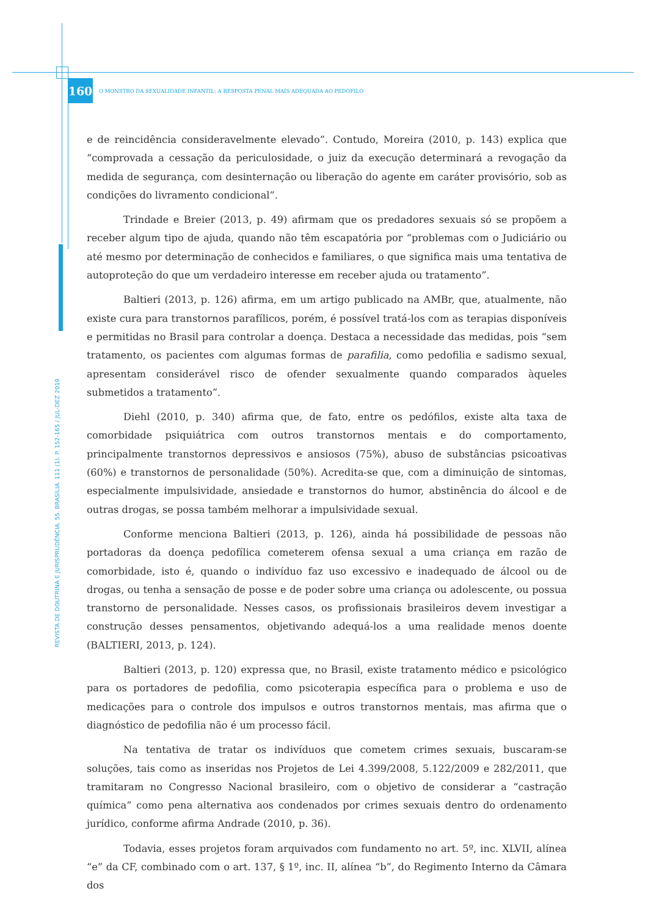160
O MONSTRO DA SEXUALIDADE INFANTIL: A RESPOSTA PENAL MAIS ADEQUADA AO PEDÓFILO
REVISTA DE DOUTRINA E JURISPRUDÊNCIA. 55. BRASÍLIA. 111 (1). P. 152-165 / JUL-DEZ 2019
e de reincidência consideravelmente elevado”. Contudo, Moreira (2010, p. 143) explica que “comprovada a cessação da periculosidade, o juiz da execução determinará a revogação da medida de segurança, com desinternação ou liberação do agente em caráter provisório, sob as condições do livramento condicional”.
Trindade e Breier (2013, p. 49) afirmam que os predadores sexuais só se propõem a receber algum tipo de ajuda, quando não têm escapatória por “problemas com o Judiciário ou até mesmo por determinação de conhecidos e familiares, o que significa mais uma tentativa de autoproteção do que um verdadeiro interesse em receber ajuda ou tratamento”.
Baltieri (2013, p. 126) afirma, em um artigo publicado na AMBr, que, atualmente, não existe cura para transtornos parafílicos, porém, é possível tratá-los com as terapias disponíveis e permitidas no Brasil para controlar a doença. Destaca a necessidade das medidas, pois “sem tratamento, os pacientes com algumas formas de parafilia, como pedofilia e sadismo sexual, apresentam considerável risco de ofender sexualmente quando comparados àqueles submetidos a tratamento”.
Diehl (2010, p. 340) afirma que, de fato, entre os pedófilos, existe alta taxa de comorbidade psiquiátrica com outros transtornos mentais e do comportamento, principalmente transtornos depressivos e ansiosos (75%), abuso de substâncias psicoativas (60%) e transtornos de personalidade (50%). Acredita-se que, com a diminuição de sintomas, especialmente impulsividade, ansiedade e transtornos do humor, abstinência do álcool e de outras drogas, se possa também melhorar a impulsividade sexual.
Conforme menciona Baltieri (2013, p. 126), ainda há possibilidade de pessoas não portadoras da doença pedofílica cometerem ofensa sexual a uma criança em razão de comorbidade, isto é, quando o indivíduo faz uso excessivo e inadequado de álcool ou de drogas, ou tenha a sensação de posse e de poder sobre uma criança ou adolescente, ou possua transtorno de personalidade. Nesses casos, os profissionais brasileiros devem investigar a construção desses pensamentos, objetivando adequá-los a uma realidade menos doente (BALTIERI, 2013, p. 124).
Baltieri (2013, p. 120) expressa que, no Brasil, existe tratamento médico e psicológico para os portadores de pedofilia, como psicoterapia específica para o problema e uso de medicações para o controle dos impulsos e outros transtornos mentais, mas afirma que o diagnóstico de pedofilia não é um processo fácil.
Na tentativa de tratar os indivíduos que cometem crimes sexuais, buscaram-se soluções, tais como as inseridas nos Projetos de Lei 4.399/2008, 5.122/2009 e 282/2011, que tramitaram no Congresso Nacional brasileiro, com o objetivo de considerar a “castração química” como pena alternativa aos condenados por crimes sexuais dentro do ordenamento jurídico, conforme afirma Andrade (2010, p. 36).
Todavia, esses projetos foram arquivados com fundamento no art. 5º, inc. XLVII, alínea “e” da CF, combinado com o art. 137, § 1º, inc. II, alínea “b”, do Regimento Interno da Câmara dos